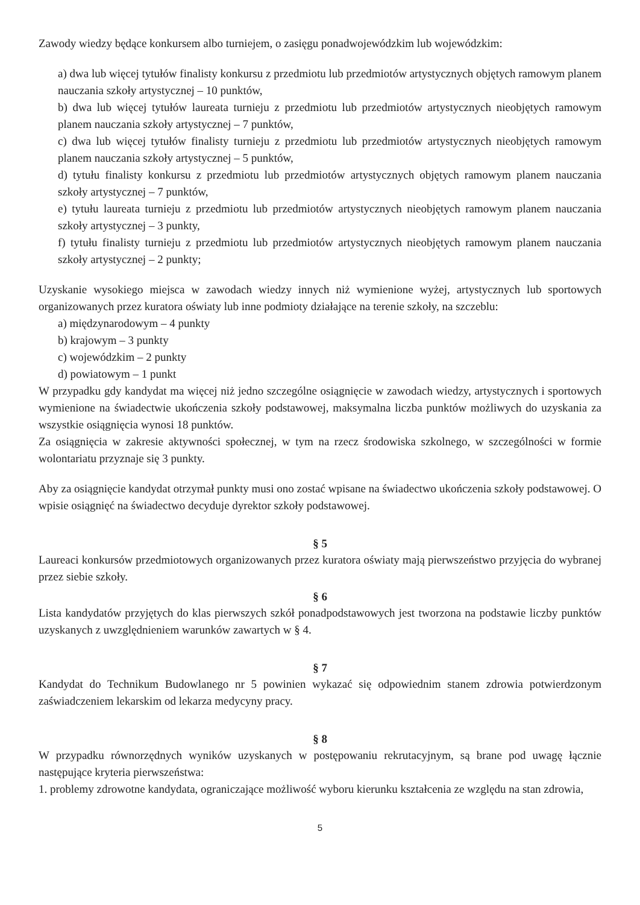Zawody wiedzy będące konkursem albo turniejem, o zasięgu ponadwojewódzkim lub wojewódzkim:
a) dwa lub więcej tytułów finalisty konkursu z przedmiotu lub przedmiotów artystycznych objętych ramowym planem nauczania szkoły artystycznej – 10 punktów,
b) dwa lub więcej tytułów laureata turnieju z przedmiotu lub przedmiotów artystycznych nieobjętych ramowym planem nauczania szkoły artystycznej – 7 punktów,
c) dwa lub więcej tytułów finalisty turnieju z przedmiotu lub przedmiotów artystycznych nieobjętych ramowym planem nauczania szkoły artystycznej – 5 punktów,
d) tytułu finalisty konkursu z przedmiotu lub przedmiotów artystycznych objętych ramowym planem nauczania szkoły artystycznej – 7 punktów,
e) tytułu laureata turnieju z przedmiotu lub przedmiotów artystycznych nieobjętych ramowym planem nauczania szkoły artystycznej – 3 punkty,
f) tytułu finalisty turnieju z przedmiotu lub przedmiotów artystycznych nieobjętych ramowym planem nauczania szkoły artystycznej – 2 punkty;
Uzyskanie wysokiego miejsca w zawodach wiedzy innych niż wymienione wyżej, artystycznych lub sportowych organizowanych przez kuratora oświaty lub inne podmioty działające na terenie szkoły, na szczeblu:
a) międzynarodowym – 4 punkty
b) krajowym – 3 punkty
c) wojewódzkim – 2 punkty
d) powiatowym – 1 punkt
W przypadku gdy kandydat ma więcej niż jedno szczególne osiągnięcie w zawodach wiedzy, artystycznych i sportowych wymienione na świadectwie ukończenia szkoły podstawowej, maksymalna liczba punktów możliwych do uzyskania za wszystkie osiągnięcia wynosi 18 punktów.
Za osiągnięcia w zakresie aktywności społecznej, w tym na rzecz środowiska szkolnego, w szczególności w formie wolontariatu przyznaje się 3 punkty.
Aby za osiągnięcie kandydat otrzymał punkty musi ono zostać wpisane na świadectwo ukończenia szkoły podstawowej. O wpisie osiągnięć na świadectwo decyduje dyrektor szkoły podstawowej.
§ 5
Laureaci konkursów przedmiotowych organizowanych przez kuratora oświaty mają pierwszeństwo przyjęcia do wybranej przez siebie szkoły.
§ 6
Lista kandydatów przyjętych do klas pierwszych szkół ponadpodstawowych jest tworzona na podstawie liczby punktów uzyskanych z uwzględnieniem warunków zawartych w § 4.
§ 7
Kandydat do Technikum Budowlanego nr 5 powinien wykazać się odpowiednim stanem zdrowia potwierdzonym zaświadczeniem lekarskim od lekarza medycyny pracy.
§ 8
W przypadku równorzędnych wyników uzyskanych w postępowaniu rekrutacyjnym, są brane pod uwagę łącznie następujące kryteria pierwszeństwa:
1. problemy zdrowotne kandydata, ograniczające możliwość wyboru kierunku kształcenia ze względu na stan zdrowia,
5